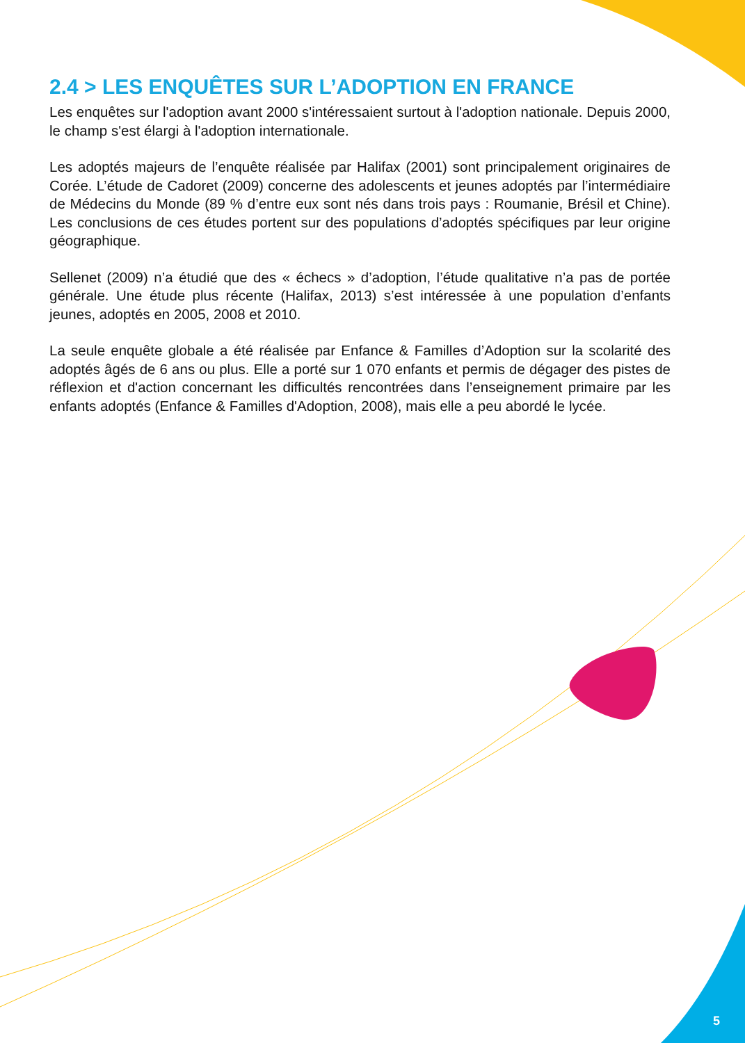2.4 > LES ENQUÊTES SUR L’ADOPTION EN FRANCE
Les enquêtes sur l'adoption avant 2000 s'intéressaient surtout à l'adoption nationale. Depuis 2000, le champ s'est élargi à l'adoption internationale.
Les adoptés majeurs de l’enquête réalisée par Halifax (2001) sont principalement originaires de Corée. L’étude de Cadoret (2009) concerne des adolescents et jeunes adoptés par l’intermédiaire de Médecins du Monde (89 % d’entre eux sont nés dans trois pays : Roumanie, Brésil et Chine). Les conclusions de ces études portent sur des populations d’adoptés spécifiques par leur origine géographique.
Sellenet (2009) n’a étudié que des « échecs » d’adoption, l’étude qualitative n’a pas de portée générale. Une étude plus récente (Halifax, 2013) s’est intéressée à une population d’enfants jeunes, adoptés en 2005, 2008 et 2010.
La seule enquête globale a été réalisée par Enfance & Familles d’Adoption sur la scolarité des adoptés âgés de 6 ans ou plus. Elle a porté sur 1 070 enfants et permis de dégager des pistes de réflexion et d'action concernant les difficultés rencontrées dans l’enseignement primaire par les enfants adoptés (Enfance & Familles d'Adoption, 2008), mais elle a peu abordé le lycée.
5